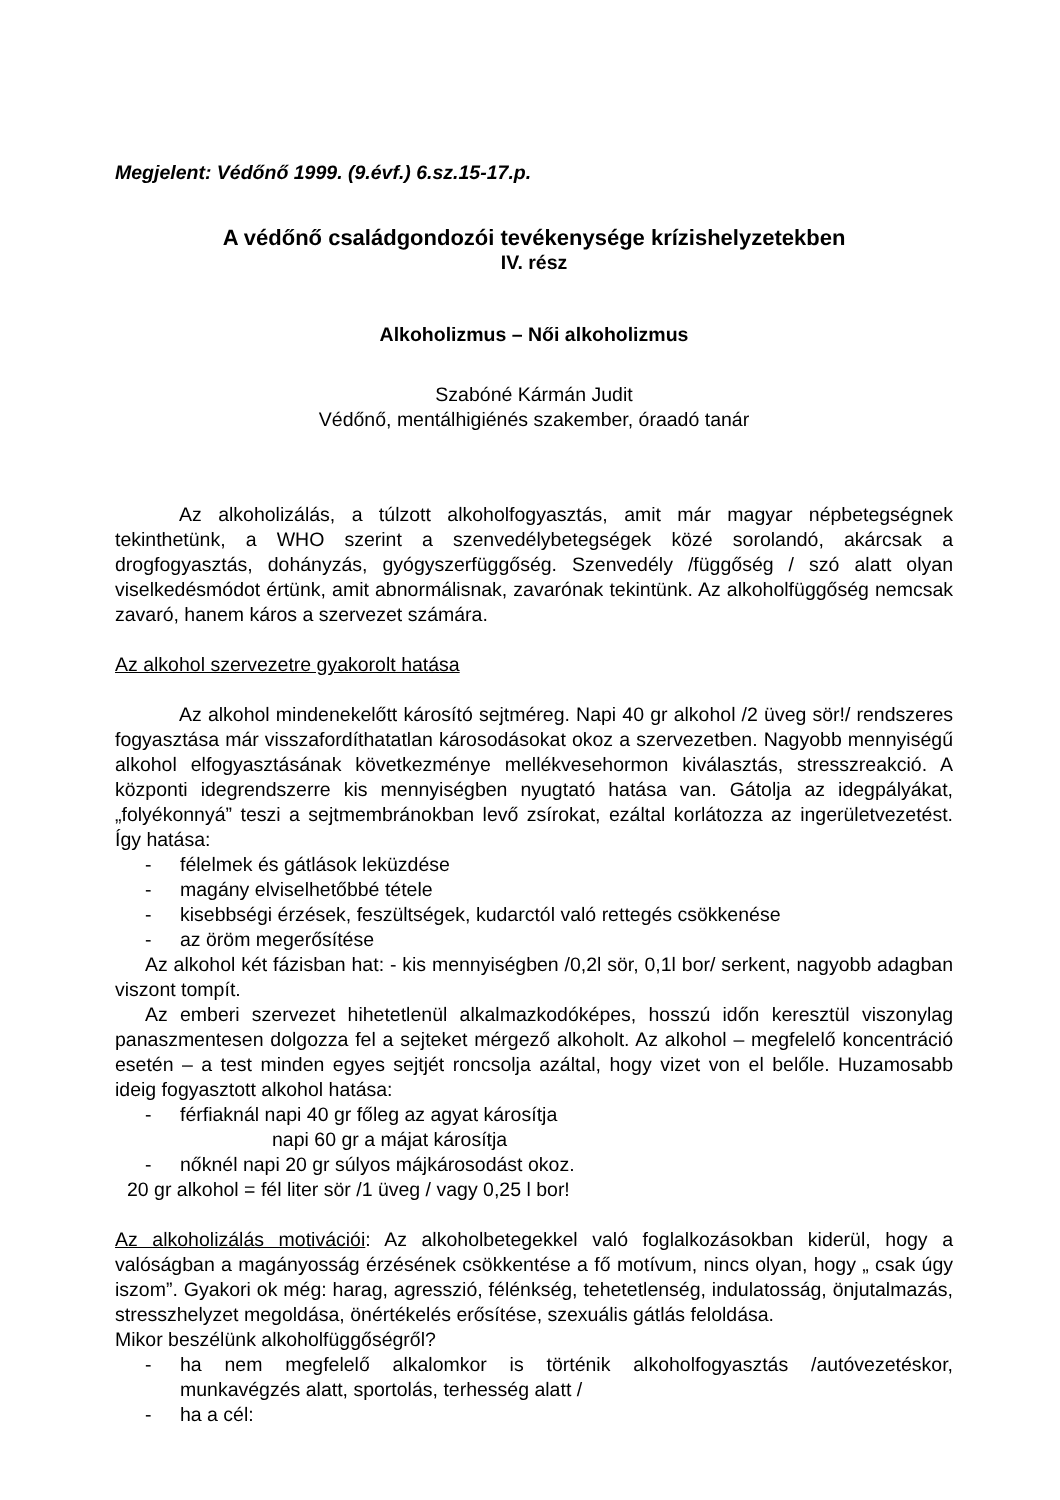Megjelent: Védőnő 1999. (9.évf.) 6.sz.15-17.p.
A védőnő családgondozói tevékenysége krízishelyzetekben
IV. rész
Alkoholizmus – Női alkoholizmus
Szabóné Kármán Judit
Védőnő, mentálhigiénés szakember, óraadó tanár
Az alkoholizálás, a túlzott alkoholfogyasztás, amit már magyar népbetegségnek tekinthetünk, a WHO szerint a szenvedélybetegségek közé sorolandó, akárcsak a drogfogyasztás, dohányzás, gyógyszerfüggőség. Szenvedély /függőség / szó alatt olyan viselkedésmódot értünk, amit abnormálisnak, zavarónak tekintünk. Az alkoholfüggőség nemcsak zavaró, hanem káros a szervezet számára.
Az alkohol szervezetre gyakorolt hatása
Az alkohol mindenekelőtt károsító sejtméreg. Napi 40 gr alkohol /2 üveg sör!/ rendszeres fogyasztása már visszafordíthatatlan károsodásokat okoz a szervezetben. Nagyobb mennyiségű alkohol elfogyasztásának következménye mellékvesehormon kiválasztás, stresszreakció. A központi idegrendszerre kis mennyiségben nyugtató hatása van. Gátolja az idegpályákat, „folyékonnyá” teszi a sejtmembránokban levő zsírokat, ezáltal korlátozza az ingerületvezetést. Így hatása:
- félelmek és gátlások leküzdése
- magány elviselhetőbbé tétele
- kisebbségi érzések, feszültségek, kudarctól való rettegés csökkenése
- az öröm megerősítése
Az alkohol két fázisban hat: - kis mennyiségben /0,2l sör, 0,1l bor/ serkent, nagyobb adagban viszont tompít.
Az emberi szervezet hihetetlenül alkalmazkodóképes, hosszú időn keresztül viszonylag panaszmentesen dolgozza fel a sejteket mérgező alkoholt. Az alkohol – megfelelő koncentráció esetén – a test minden egyes sejtjét roncsolja azáltal, hogy vizet von el belőle. Huzamosabb ideig fogyasztott alkohol hatása:
- férfiaknál napi 40 gr főleg az agyat károsítja
napi 60 gr a májat károsítja
- nőknél napi 20 gr súlyos májkárosodást okoz.
20 gr alkohol = fél liter sör /1 üveg / vagy 0,25 l bor!
Az alkoholizálás motivációi: Az alkoholbetegekkel való foglalkozásokban kiderül, hogy a valóságban a magányosság érzésének csökkentése a fő motívum, nincs olyan, hogy „ csak úgy iszom”. Gyakori ok még: harag, agresszió, félénkség, tehetetlenség, indulatosság, önjutalmazás, stresszhelyzet megoldása, önértékelés erősítése, szexuális gátlás feloldása.
Mikor beszélünk alkoholfüggőségről?
- ha nem megfelelő alkalomkor is történik alkoholfogyasztás /autóvezetéskor, munkavégzés alatt, sportolás, terhesség alatt /
- ha a cél: